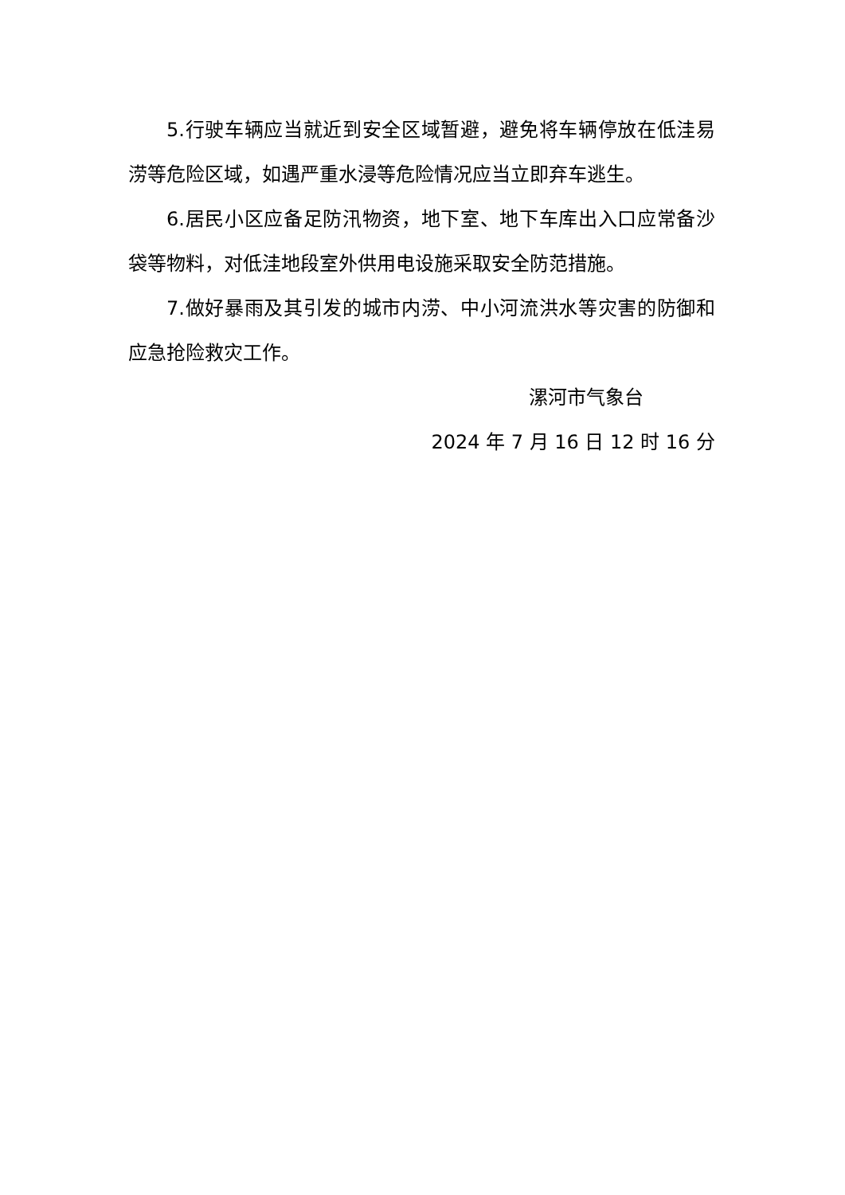5.行驶车辆应当就近到安全区域暂避，避免将车辆停放在低洼易涝等危险区域，如遇严重水浸等危险情况应当立即弃车逃生。
6.居民小区应备足防汛物资，地下室、地下车库出入口应常备沙袋等物料，对低洼地段室外供用电设施采取安全防范措施。
7.做好暴雨及其引发的城市内涝、中小河流洪水等灾害的防御和应急抢险救灾工作。
漯河市气象台
2024 年 7 月 16 日 12 时 16 分